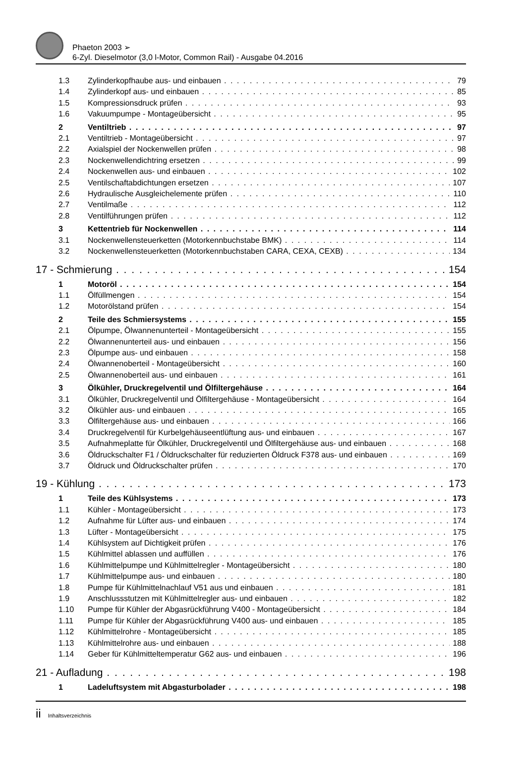Phaeton 2003 ➢
6-Zyl. Dieselmotor (3,0 l-Motor, Common Rail) - Ausgabe 04.2016
1.3 Zylinderkopfhaube aus- und einbauen 79
1.4 Zylinderkopf aus- und einbauen 85
1.5 Kompressionsdruck prüfen 93
1.6 Vakuumpumpe - Montageübersicht 95
2 Ventiltrieb 97
2.1 Ventiltrieb - Montageübersicht 97
2.2 Axialspiel der Nockenwellen prüfen 98
2.3 Nockenwellendichtring ersetzen 99
2.4 Nockenwellen aus- und einbauen 102
2.5 Ventilschaftabdichtungen ersetzen 107
2.6 Hydraulische Ausgleichelemente prüfen 110
2.7 Ventilmaße 112
2.8 Ventilführungen prüfen 112
3 Kettentrieb für Nockenwellen 114
3.1 Nockenwellensteuerketten (Motorkennbuchstabe BMK) 114
3.2 Nockenwellensteuerketten (Motorkennbuchstaben CARA, CEXA, CEXB) 134
17 - Schmierung 154
1 Motoröl 154
1.1 Ölfüllmengen 154
1.2 Motorölstand prüfen 154
2 Teile des Schmiersystems 155
2.1 Ölpumpe, Ölwannenunterteil - Montageübersicht 155
2.2 Ölwannenunterteil aus- und einbauen 156
2.3 Ölpumpe aus- und einbauen 158
2.4 Ölwannenoberteil - Montageübersicht 160
2.5 Ölwannenoberteil aus- und einbauen 161
3 Ölkühler, Druckregelventil und Ölfiltergehäuse 164
3.1 Ölkühler, Druckregelventil und Ölfiltergehäuse - Montageübersicht 164
3.2 Ölkühler aus- und einbauen 165
3.3 Ölfiltergehäuse aus- und einbauen 166
3.4 Druckregelventil für Kurbelgehäuseentlüftung aus- und einbauen 167
3.5 Aufnahmeplatte für Ölkühler, Druckregelventil und Ölfiltergehäuse aus- und einbauen 168
3.6 Öldruckschalter F1 / Öldruckschalter für reduzierten Öldruck F378 aus- und einbauen 169
3.7 Öldruck und Öldruckschalter prüfen 170
19 - Kühlung 173
1 Teile des Kühlsystems 173
1.1 Kühler - Montageübersicht 173
1.2 Aufnahme für Lüfter aus- und einbauen 174
1.3 Lüfter - Montageübersicht 175
1.4 Kühlsystem auf Dichtigkeit prüfen 176
1.5 Kühlmittel ablassen und auffüllen 176
1.6 Kühlmittelpumpe und Kühlmittelregler - Montageübersicht 180
1.7 Kühlmittelpumpe aus- und einbauen 180
1.8 Pumpe für Kühlmittelnachlauf V51 aus und einbauen 181
1.9 Anschlussstutzen mit Kühlmittelregler aus- und einbauen 182
1.10 Pumpe für Kühler der Abgasrückführung V400 - Montageübersicht 184
1.11 Pumpe für Kühler der Abgasrückführung V400 aus- und einbauen 185
1.12 Kühlmittelrohre - Montageübersicht 185
1.13 Kühlmittelrohre aus- und einbauen 188
1.14 Geber für Kühlmitteltemperatur G62 aus- und einbauen 196
21 - Aufladung 198
1 Ladeluftsystem mit Abgasturbolader 198
ii Inhaltsverzeichnis